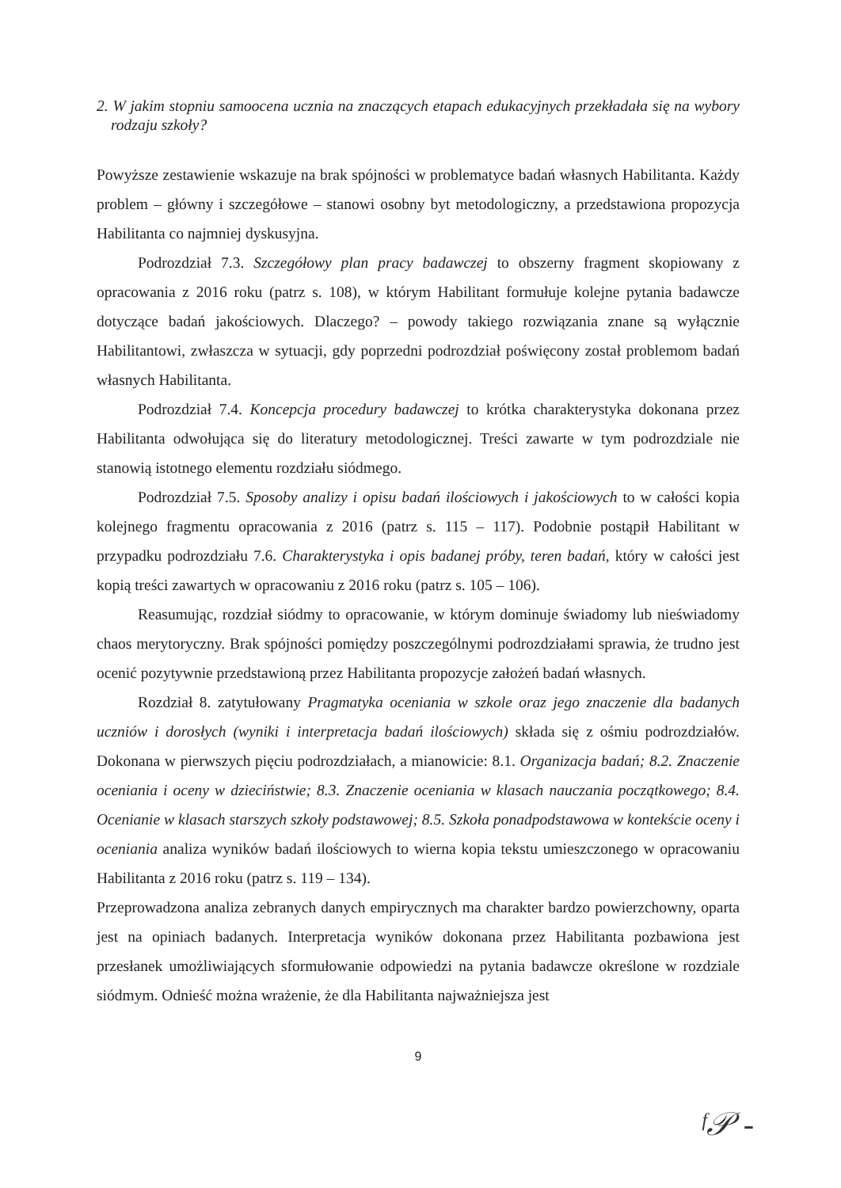2. W jakim stopniu samoocena ucznia na znaczących etapach edukacyjnych przekładała się na wybory rodzaju szkoły?
Powyższe zestawienie wskazuje na brak spójności w problematyce badań własnych Habilitanta. Każdy problem – główny i szczegółowe – stanowi osobny byt metodologiczny, a przedstawiona propozycja Habilitanta co najmniej dyskusyjna.
Podrozdział 7.3. Szczegółowy plan pracy badawczej to obszerny fragment skopiowany z opracowania z 2016 roku (patrz s. 108), w którym Habilitant formułuje kolejne pytania badawcze dotyczące badań jakościowych. Dlaczego? – powody takiego rozwiązania znane są wyłącznie Habilitantowi, zwłaszcza w sytuacji, gdy poprzedni podrozdział poświęcony został problemom badań własnych Habilitanta.
Podrozdział 7.4. Koncepcja procedury badawczej to krótka charakterystyka dokonana przez Habilitanta odwołująca się do literatury metodologicznej. Treści zawarte w tym podrozdziale nie stanowią istotnego elementu rozdziału siódmego.
Podrozdział 7.5. Sposoby analizy i opisu badań ilościowych i jakościowych to w całości kopia kolejnego fragmentu opracowania z 2016 (patrz s. 115 – 117). Podobnie postąpił Habilitant w przypadku podrozdziału 7.6. Charakterystyka i opis badanej próby, teren badań, który w całości jest kopią treści zawartych w opracowaniu z 2016 roku (patrz s. 105 – 106).
Reasumując, rozdział siódmy to opracowanie, w którym dominuje świadomy lub nieświadomy chaos merytoryczny. Brak spójności pomiędzy poszczególnymi podrozdziałami sprawia, że trudno jest ocenić pozytywnie przedstawioną przez Habilitanta propozycje założeń badań własnych.
Rozdział 8. zatytułowany Pragmatyka oceniania w szkole oraz jego znaczenie dla badanych uczniów i dorosłych (wyniki i interpretacja badań ilościowych) składa się z ośmiu podrozdziałów. Dokonana w pierwszych pięciu podrozdziałach, a mianowicie: 8.1. Organizacja badań; 8.2. Znaczenie oceniania i oceny w dzieciństwie; 8.3. Znaczenie oceniania w klasach nauczania początkowego; 8.4. Ocenianie w klasach starszych szkoły podstawowej; 8.5. Szkoła ponadpodstawowa w kontekście oceny i oceniania analiza wyników badań ilościowych to wierna kopia tekstu umieszczonego w opracowaniu Habilitanta z 2016 roku (patrz s. 119 – 134).
Przeprowadzona analiza zebranych danych empirycznych ma charakter bardzo powierzchowny, oparta jest na opiniach badanych. Interpretacja wyników dokonana przez Habilitanta pozbawiona jest przesłanek umożliwiających sformułowanie odpowiedzi na pytania badawcze określone w rozdziale siódmym. Odnieść można wrażenie, że dla Habilitanta najważniejsza jest
9
ᶠ𝒫 -